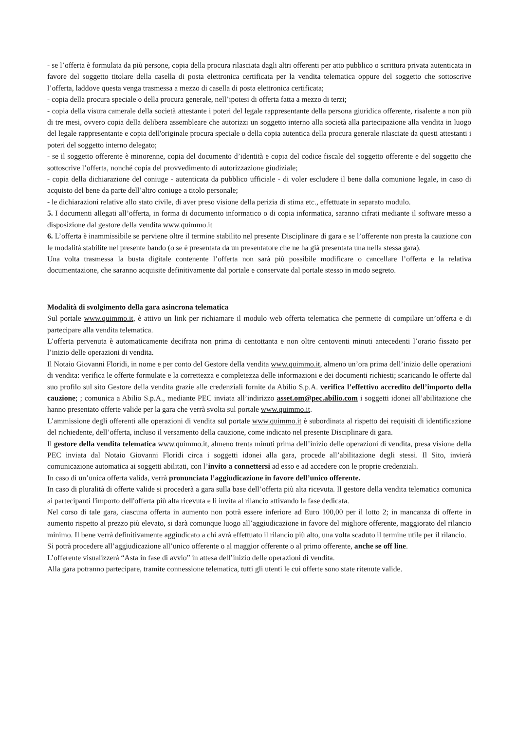- se l’offerta è formulata da più persone, copia della procura rilasciata dagli altri offerenti per atto pubblico o scrittura privata autenticata in favore del soggetto titolare della casella di posta elettronica certificata per la vendita telematica oppure del soggetto che sottoscrive l’offerta, laddove questa venga trasmessa a mezzo di casella di posta elettronica certificata;
- copia della procura speciale o della procura generale, nell’ipotesi di offerta fatta a mezzo di terzi;
- copia della visura camerale della società attestante i poteri del legale rappresentante della persona giuridica offerente, risalente a non più di tre mesi, ovvero copia della delibera assembleare che autorizzi un soggetto interno alla società alla partecipazione alla vendita in luogo del legale rappresentante e copia dell'originale procura speciale o della copia autentica della procura generale rilasciate da questi attestanti i poteri del soggetto interno delegato;
- se il soggetto offerente è minorenne, copia del documento d’identità e copia del codice fiscale del soggetto offerente e del soggetto che sottoscrive l’offerta, nonché copia del provvedimento di autorizzazione giudiziale;
- copia della dichiarazione del coniuge - autenticata da pubblico ufficiale - di voler escludere il bene dalla comunione legale, in caso di acquisto del bene da parte dell’altro coniuge a titolo personale;
- le dichiarazioni relative allo stato civile, di aver preso visione della perizia di stima etc., effettuate in separato modulo.
5. I documenti allegati all’offerta, in forma di documento informatico o di copia informatica, saranno cifrati mediante il software messo a disposizione dal gestore della vendita www.quimmo.it
6. L’offerta è inammissibile se perviene oltre il termine stabilito nel presente Disciplinare di gara e se l’offerente non presta la cauzione con le modalità stabilite nel presente bando (o se è presentata da un presentatore che ne ha già presentata una nella stessa gara).
Una volta trasmessa la busta digitale contenente l’offerta non sarà più possibile modificare o cancellare l’offerta e la relativa documentazione, che saranno acquisite definitivamente dal portale e conservate dal portale stesso in modo segreto.
Modalità di svolgimento della gara asincrona telematica
Sul portale www.quimmo.it, è attivo un link per richiamare il modulo web offerta telematica che permette di compilare un’offerta e di partecipare alla vendita telematica.
L’offerta pervenuta è automaticamente decifrata non prima di centottanta e non oltre centoventi minuti antecedenti l’orario fissato per l’inizio delle operazioni di vendita.
Il Notaio Giovanni Floridi, in nome e per conto del Gestore della vendita www.quimmo.it, almeno un’ora prima dell’inizio delle operazioni di vendita: verifica le offerte formulate e la correttezza e completezza delle informazioni e dei documenti richiesti; scaricando le offerte dal suo profilo sul sito Gestore della vendita grazie alle credenziali fornite da Abilio S.p.A. verifica l’effettivo accredito dell’importo della cauzione; ; comunica a Abilio S.p.A., mediante PEC inviata all’indirizzo asset.om@pec.abilio.com i soggetti idonei all’abilitazione che hanno presentato offerte valide per la gara che verrà svolta sul portale www.quimmo.it.
L’ammissione degli offerenti alle operazioni di vendita sul portale www.quimmo.it è subordinata al rispetto dei requisiti di identificazione del richiedente, dell’offerta, incluso il versamento della cauzione, come indicato nel presente Disciplinare di gara.
Il gestore della vendita telematica www.quimmo.it, almeno trenta minuti prima dell’inizio delle operazioni di vendita, presa visione della PEC inviata dal Notaio Giovanni Floridi circa i soggetti idonei alla gara, procede all’abilitazione degli stessi. Il Sito, invierà comunicazione automatica ai soggetti abilitati, con l’invito a connettersi ad esso e ad accedere con le proprie credenziali.
In caso di un’unica offerta valida, verrà pronunciata l’aggiudicazione in favore dell’unico offerente.
In caso di pluralità di offerte valide si procederà a gara sulla base dell’offerta più alta ricevuta. Il gestore della vendita telematica comunica ai partecipanti l'importo dell'offerta più alta ricevuta e li invita al rilancio attivando la fase dedicata.
Nel corso di tale gara, ciascuna offerta in aumento non potrà essere inferiore ad Euro 100,00 per il lotto 2; in mancanza di offerte in aumento rispetto al prezzo più elevato, si darà comunque luogo all’aggiudicazione in favore del migliore offerente, maggiorato del rilancio minimo. Il bene verrà definitivamente aggiudicato a chi avrà effettuato il rilancio più alto, una volta scaduto il termine utile per il rilancio.
Si potrà procedere all’aggiudicazione all’unico offerente o al maggior offerente o al primo offerente, anche se off line.
L’offerente visualizzerà “Asta in fase di avvio” in attesa dell’inizio delle operazioni di vendita.
Alla gara potranno partecipare, tramite connessione telematica, tutti gli utenti le cui offerte sono state ritenute valide.